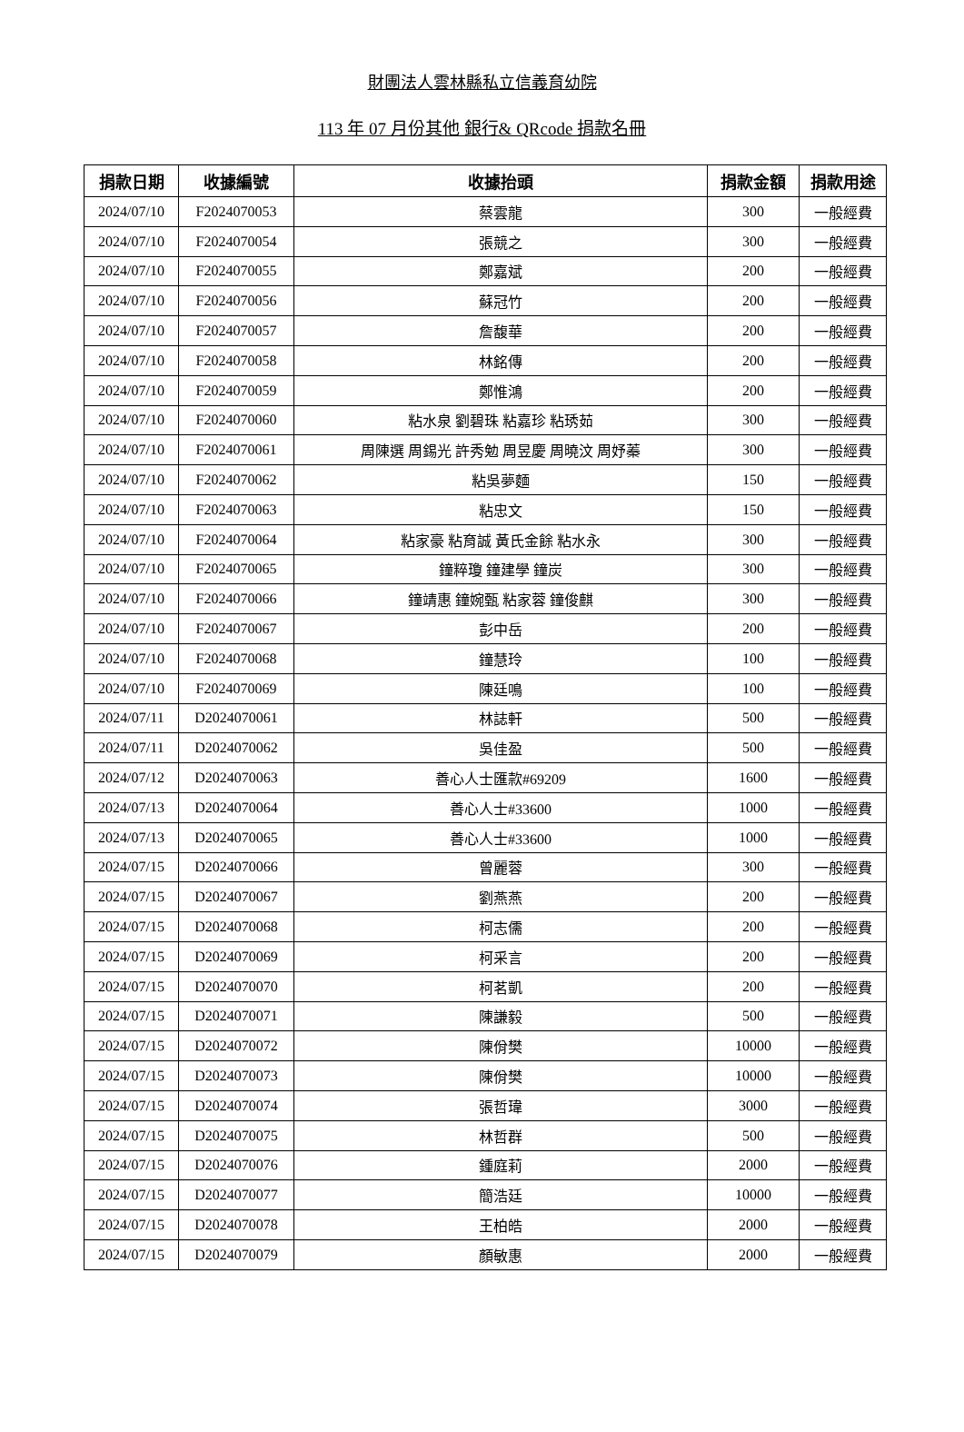財團法人雲林縣私立信義育幼院
113 年 07 月份其他 銀行& QRcode 捐款名冊
| 捐款日期 | 收據編號 | 收據抬頭 | 捐款金額 | 捐款用途 |
| --- | --- | --- | --- | --- |
| 2024/07/10 | F2024070053 | 蔡雲龍 | 300 | 一般經費 |
| 2024/07/10 | F2024070054 | 張競之 | 300 | 一般經費 |
| 2024/07/10 | F2024070055 | 鄭嘉斌 | 200 | 一般經費 |
| 2024/07/10 | F2024070056 | 蘇冠竹 | 200 | 一般經費 |
| 2024/07/10 | F2024070057 | 詹馥華 | 200 | 一般經費 |
| 2024/07/10 | F2024070058 | 林銘傳 | 200 | 一般經費 |
| 2024/07/10 | F2024070059 | 鄭惟鴻 | 200 | 一般經費 |
| 2024/07/10 | F2024070060 | 粘水泉 劉碧珠 粘嘉珍 粘琇茹 | 300 | 一般經費 |
| 2024/07/10 | F2024070061 | 周陳選 周錫光 許秀勉 周昱慶 周曉汶 周妤蓁 | 300 | 一般經費 |
| 2024/07/10 | F2024070062 | 粘吳夢麵 | 150 | 一般經費 |
| 2024/07/10 | F2024070063 | 粘忠文 | 150 | 一般經費 |
| 2024/07/10 | F2024070064 | 粘家豪 粘育誠 黃氏金餘 粘水永 | 300 | 一般經費 |
| 2024/07/10 | F2024070065 | 鐘粹瓊 鐘建學 鐘炭 | 300 | 一般經費 |
| 2024/07/10 | F2024070066 | 鐘靖惠 鐘婉甄 粘家蓉 鐘俊麒 | 300 | 一般經費 |
| 2024/07/10 | F2024070067 | 彭中岳 | 200 | 一般經費 |
| 2024/07/10 | F2024070068 | 鐘慧玲 | 100 | 一般經費 |
| 2024/07/10 | F2024070069 | 陳廷鳴 | 100 | 一般經費 |
| 2024/07/11 | D2024070061 | 林誌軒 | 500 | 一般經費 |
| 2024/07/11 | D2024070062 | 吳佳盈 | 500 | 一般經費 |
| 2024/07/12 | D2024070063 | 善心人士匯款#69209 | 1600 | 一般經費 |
| 2024/07/13 | D2024070064 | 善心人士#33600 | 1000 | 一般經費 |
| 2024/07/13 | D2024070065 | 善心人士#33600 | 1000 | 一般經費 |
| 2024/07/15 | D2024070066 | 曾麗蓉 | 300 | 一般經費 |
| 2024/07/15 | D2024070067 | 劉燕燕 | 200 | 一般經費 |
| 2024/07/15 | D2024070068 | 柯志儒 | 200 | 一般經費 |
| 2024/07/15 | D2024070069 | 柯采言 | 200 | 一般經費 |
| 2024/07/15 | D2024070070 | 柯茗凱 | 200 | 一般經費 |
| 2024/07/15 | D2024070071 | 陳謙毅 | 500 | 一般經費 |
| 2024/07/15 | D2024070072 | 陳佾樊 | 10000 | 一般經費 |
| 2024/07/15 | D2024070073 | 陳佾樊 | 10000 | 一般經費 |
| 2024/07/15 | D2024070074 | 張哲瑋 | 3000 | 一般經費 |
| 2024/07/15 | D2024070075 | 林哲群 | 500 | 一般經費 |
| 2024/07/15 | D2024070076 | 鍾庭莉 | 2000 | 一般經費 |
| 2024/07/15 | D2024070077 | 簡浩廷 | 10000 | 一般經費 |
| 2024/07/15 | D2024070078 | 王柏皓 | 2000 | 一般經費 |
| 2024/07/15 | D2024070079 | 顏敏惠 | 2000 | 一般經費 |